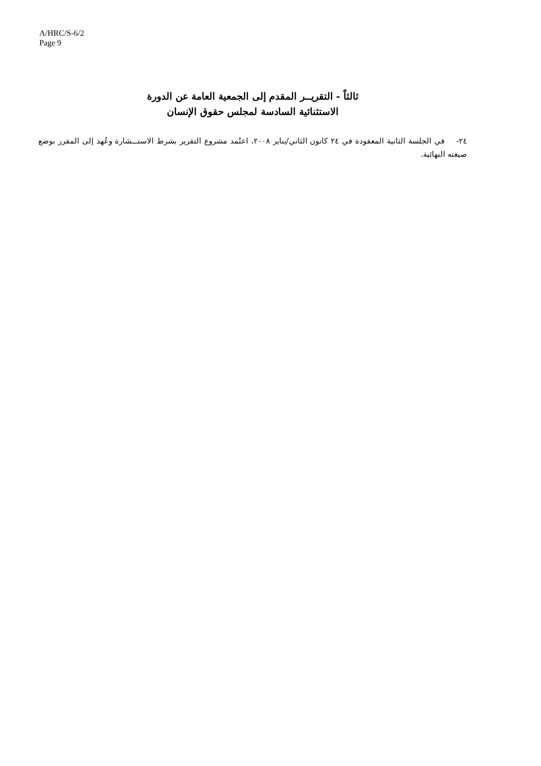A/HRC/S-6/2
Page 9
ثالثاً - التقريــر المقدم إلى الجمعية العامة عن الدورة الاستثنائية السادسة لمجلس حقوق الإنسان
٢٤- في الجلسة الثانية المعقودة في ٢٤ كانون الثاني/يناير ٢٠٠٨، اعتُمد مشروع التقرير بشرط الاستـــشارة وعُهد إلى المقرر بوضع صيغته النهائية.